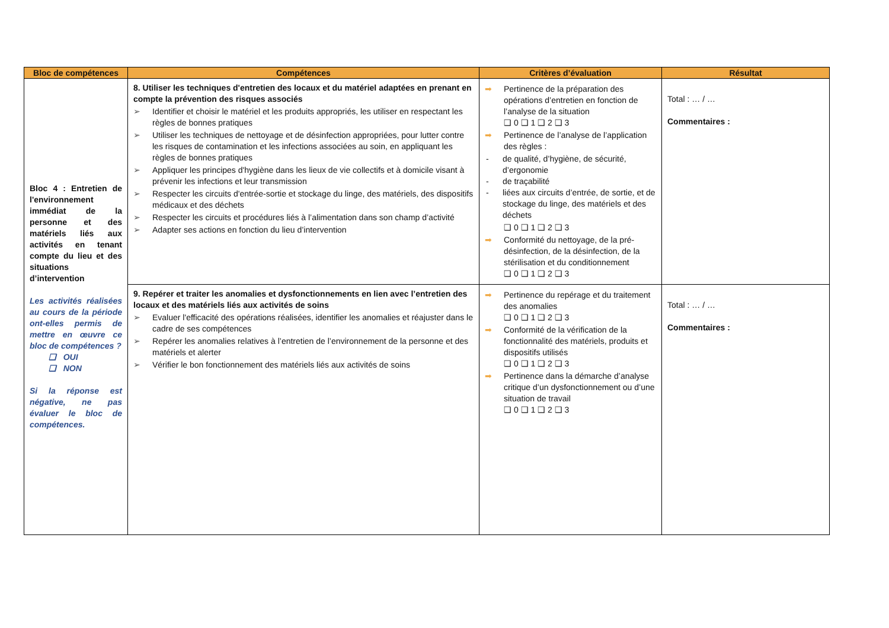| Bloc de compétences | Compétences | Critères d’évaluation | Résultat |
| --- | --- | --- | --- |
| Bloc 4 : Entretien de l'environnement immédiat de la personne et des matériels liés aux activités en tenant compte du lieu et des situations d’intervention Les activités réalisées au cours de la période ont-elles permis de mettre en œuvre ce bloc de compétences ? ❑ OUI ❑ NON Si la réponse est négative, ne pas évaluer le bloc de compétences. | 8. Utiliser les techniques d'entretien des locaux et du matériel adaptées en prenant en compte la prévention des risques associés ➢ Identifier et choisir le matériel et les produits appropriés, les utiliser en respectant les règles de bonnes pratiques ➢ Utiliser les techniques de nettoyage et de désinfection appropriées, pour lutter contre les risques de contamination et les infections associées au soin, en appliquant les règles de bonnes pratiques ➢ Appliquer les principes d'hygiène dans les lieux de vie collectifs et à domicile visant à prévenir les infections et leur transmission ➢ Respecter les circuits d'entrée-sortie et stockage du linge, des matériels, des dispositifs médicaux et des déchets ➢ Respecter les circuits et procédures liés à l’alimentation dans son champ d’activité ➢ Adapter ses actions en fonction du lieu d’intervention | ➡ Pertinence de la préparation des opérations d’entretien en fonction de l’analyse de la situation ❑ 0 ❑ 1 ❑ 2 ❑ 3 ➡ Pertinence de l’analyse de l’application des règles : - de qualité, d’hygiène, de sécurité, d’ergonomie - de traçabilité - liées aux circuits d’entrée, de sortie, et de stockage du linge, des matériels et des déchets ❑ 0 ❑ 1 ❑ 2 ❑ 3 ➡ Conformité du nettoyage, de la pré-désinfection, de la désinfection, de la stérilisation et du conditionnement ❑ 0 ❑ 1 ❑ 2 ❑ 3 | Total : … / … Commentaires : |
| | 9. Repérer et traiter les anomalies et dysfonctionnements en lien avec l’entretien des locaux et des matériels liés aux activités de soins ➢ Evaluer l'efficacité des opérations réalisées, identifier les anomalies et réajuster dans le cadre de ses compétences ➢ Repérer les anomalies relatives à l’entretien de l’environnement de la personne et des matériels et alerter ➢ Vérifier le bon fonctionnement des matériels liés aux activités de soins | ➡ Pertinence du repérage et du traitement des anomalies ❑ 0 ❑ 1 ❑ 2 ❑ 3 ➡ Conformité de la vérification de la fonctionnalité des matériels, produits et dispositifs utilisés ❑ 0 ❑ 1 ❑ 2 ❑ 3 ➡ Pertinence dans la démarche d’analyse critique d’un dysfonctionnement ou d’une situation de travail ❑ 0 ❑ 1 ❑ 2 ❑ 3 | Total : … / … Commentaires : |